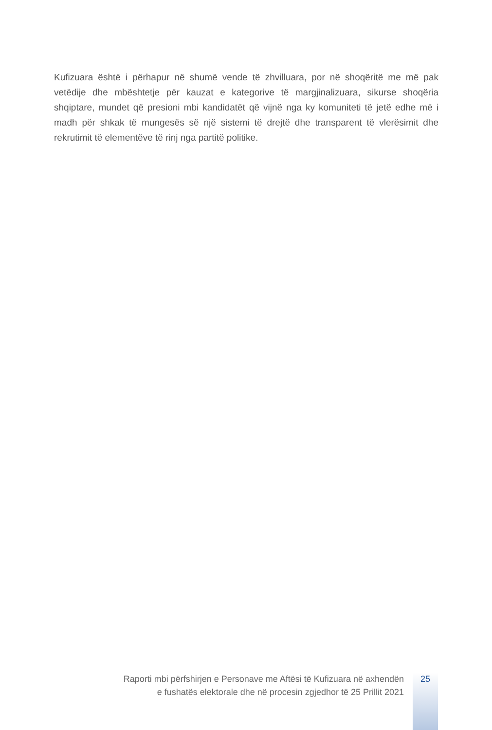Kufizuara është i përhapur në shumë vende të zhvilluara, por në shoqëritë me më pak vetëdije dhe mbështetje për kauzat e kategorive të margjinalizuara, sikurse shoqëria shqiptare, mundet që presioni mbi kandidatët që vijnë nga ky komuniteti të jetë edhe më i madh për shkak të mungesës së një sistemi të drejtë dhe transparent të vlerësimit dhe rekrutimit të elementëve të rinj nga partitë politike.
Raporti mbi përfshirjen e Personave me Aftësi të Kufizuara në axhendën
e fushatës elektorale dhe në procesin zgjedhor të 25 Prillit 2021
25